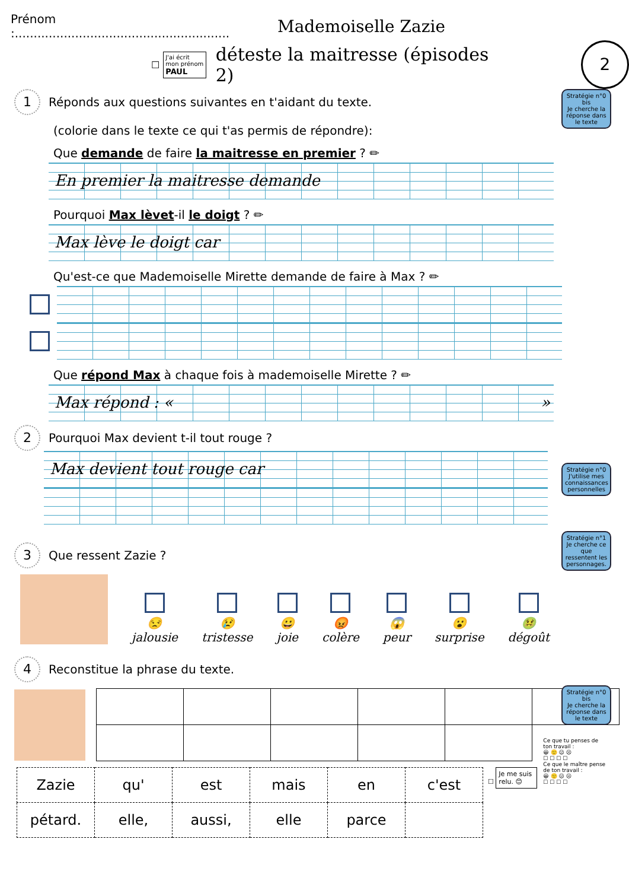Prénom :.........................................................
Mademoiselle Zazie
☐
J'ai écrit mon prénom
PAUL
déteste la maitresse (épisodes 2)
2
Stratégie n°0 bis
Je cherche la réponse dans le texte
1 Réponds aux questions suivantes en t'aidant du texte.
(colorie dans le texte ce qui t'as permis de répondre):
Que demande de faire la maitresse en premier ? ✏
En premier la maitresse demande
Pourquoi Max lèvet-il le doigt ? ✏
Max lève le doigt car
Qu'est-ce que Mademoiselle Mirette demande de faire à Max ? ✏
Que répond Max à chaque fois à mademoiselle Mirette ? ✏
Max répond : « »
2 Pourquoi Max devient t-il tout rouge ?
Max devient tout rouge car
Stratégie n°0
J'utilise mes connaissances personnelles
Stratégie n°1
Je cherche ce que ressentent les personnages.
3 Que ressent Zazie ?
😒
jalousie
😢
tristesse
😀
joie
😡
colère
😱
peur
😮
surprise
🤢
dégoût
Stratégie n°0 bis
Je cherche la réponse dans le texte
4 Reconstitue la phrase du texte.
| Zazie | qu' | est | mais | en | c'est |
| pétard. | elle, | aussi, | elle | parce | |
☐ Je me suis relu. 😊
Ce que tu penses de ton travail :
😀 🙂 😐 ☹
☐ ☐ ☐ ☐
Ce que le maître pense de ton travail :
😀 🙂 😐 ☹
☐ ☐ ☐ ☐